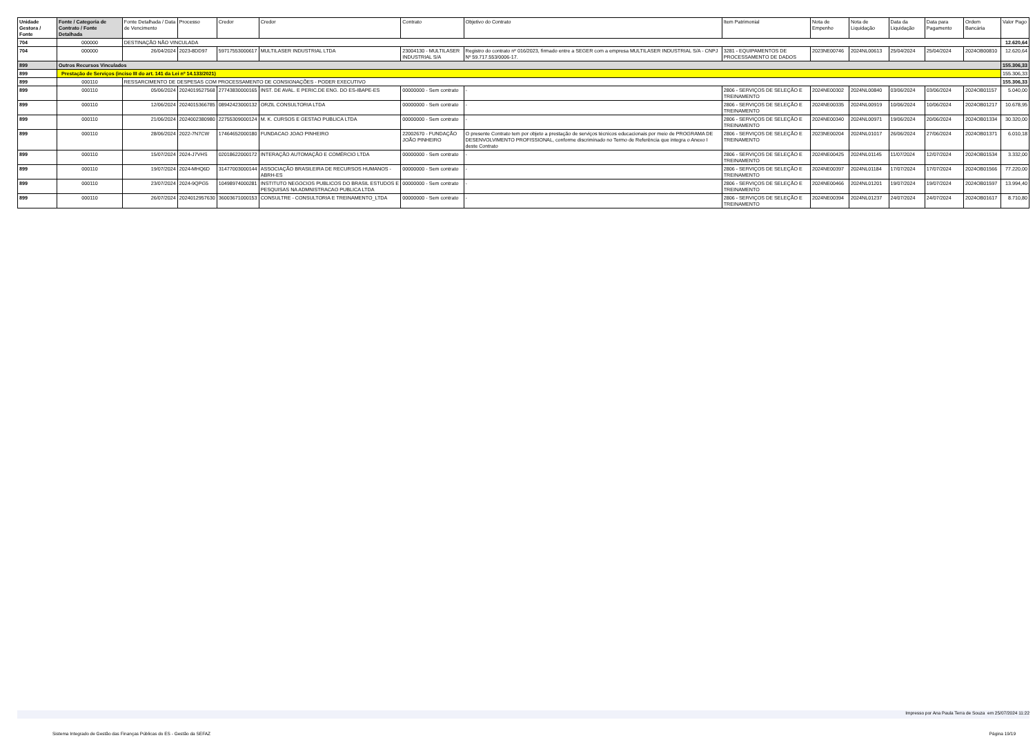| Unidade Gestora / Fonte | Fonte / Categoria de Contrato / Fonte Detalhada | Fonte Detalhada / Data de Vencimento | Processo | Credor | Credor | Contrato | Objetivo do Contrato | Item Patrimonial | Nota de Empenho | Nota de Liquidação | Data da Liquidação | Data para Pagamento | Ordem Bancária | Valor Pago |
| --- | --- | --- | --- | --- | --- | --- | --- | --- | --- | --- | --- | --- | --- | --- |
| 704 | 000000 | DESTINAÇÃO NÃO VINCULADA | | | | | | | | | | | | 12.620,64 |
| 704 | 000000 | 26/04/2024 | 2023-8DD97 | 59717553000617 | MULTILASER INDUSTRIAL LTDA | 23004130 - MULTILASER INDUSTRIAL S/A | Registro do contrato nº 016/2023, firmado entre a SEGER com a empresa MULTILASER INDUSTRIAL S/A - CNPJ Nº 59.717.553/0006-17. | 3281 - EQUIPAMENTOS DE PROCESSAMENTO DE DADOS | 2023NE00746 | 2024NL00613 | 25/04/2024 | 25/04/2024 | 2024OB00810 | 12.620,64 |
| 899 | Outros Recursos Vinculados | | | | | | | | | | | | | 155.306,33 |
| 899 | Prestação de Serviços (inciso III do art. 141 da Lei nº 14.133/2021) | | | | | | | | | | | | | 155.306,33 |
| 899 | 000110 | RESSARCIMENTO DE DESPESAS COM PROCESSAMENTO DE CONSIGNAÇÕES - PODER EXECUTIVO | | | | | | | | | | | | 155.306,33 |
| 899 | 000110 | 05/06/2024 | 2024019527568 | 27743830000165 | INST. DE AVAL. E PERIC.DE ENG. DO ES-IBAPE-ES | 00000000 - Sem contrato | - | 2806 - SERVIÇOS DE SELEÇÃO E TREINAMENTO | 2024NE00302 | 2024NL00840 | 03/06/2024 | 03/06/2024 | 2024OB01157 | 5.040,00 |
| 899 | 000110 | 12/06/2024 | 2024015366785 | 08942423000132 | ORZIL CONSULTORIA LTDA | 00000000 - Sem contrato | - | 2806 - SERVIÇOS DE SELEÇÃO E TREINAMENTO | 2024NE00335 | 2024NL00919 | 10/06/2024 | 10/06/2024 | 2024OB01217 | 10.678,95 |
| 899 | 000110 | 21/06/2024 | 2024002380980 | 22755309000124 | M. K. CURSOS E GESTAO PUBLICA LTDA | 00000000 - Sem contrato | - | 2806 - SERVIÇOS DE SELEÇÃO E TREINAMENTO | 2024NE00340 | 2024NL00971 | 19/06/2024 | 20/06/2024 | 2024OB01334 | 30.320,00 |
| 899 | 000110 | 28/06/2024 | 2022-7N7CW | 17464652000180 | FUNDACAO JOAO PINHEIRO | 22002670 - FUNDAÇÃO JOÃO PINHEIRO | O presente Contrato tem por objeto a prestação de serviços técnicos educacionais por meio de PROGRAMA DE DESENVOLVIMENTO PROFISSIONAL, conforme discriminado no Termo de Referência que integra o Anexo I deste Contrato | 2806 - SERVIÇOS DE SELEÇÃO E TREINAMENTO | 2023NE00204 | 2024NL01017 | 26/06/2024 | 27/06/2024 | 2024OB01371 | 6.010,18 |
| 899 | 000110 | 15/07/2024 | 2024-J7VHS | 02018622000172 | INTERAÇÃO AUTOMAÇÃO E COMÉRCIO LTDA | 00000000 - Sem contrato | - | 2806 - SERVIÇOS DE SELEÇÃO E TREINAMENTO | 2024NE00425 | 2024NL01145 | 11/07/2024 | 12/07/2024 | 2024OB01534 | 3.332,00 |
| 899 | 000110 | 19/07/2024 | 2024-MHQ6D | 31477003000144 | ASSOCIAÇÃO BRASILEIRA DE RECURSOS HUMANOS - ABRH-ES | 00000000 - Sem contrato | - | 2806 - SERVIÇOS DE SELEÇÃO E TREINAMENTO | 2024NE00397 | 2024NL01184 | 17/07/2024 | 17/07/2024 | 2024OB01566 | 77.220,00 |
| 899 | 000110 | 23/07/2024 | 2024-9QPG5 | 10498974000281 | INSTITUTO NEGOCIOS PUBLICOS DO BRASIL ESTUDOS E PESQUISAS NA ADMNISTRACAO PUBLICA LTDA | 00000000 - Sem contrato | - | 2806 - SERVIÇOS DE SELEÇÃO E TREINAMENTO | 2024NE00466 | 2024NL01201 | 19/07/2024 | 19/07/2024 | 2024OB01597 | 13.994,40 |
| 899 | 000110 | 26/07/2024 | 2024012957630 | 36003671000153 | CONSULTRE - CONSULTORIA E TREINAMENTO_LTDA | 00000000 - Sem contrato | - | 2806 - SERVIÇOS DE SELEÇÃO E TREINAMENTO | 2024NE00394 | 2024NL01237 | 24/07/2024 | 24/07/2024 | 2024OB01617 | 8.710,80 |
Impresso por Ana Paula Terra de Souza em 25/07/2024 11:22
Sistema Integrado de Gestão das Finanças Públicas do ES - Gestão da SEFAZ Página 19/19